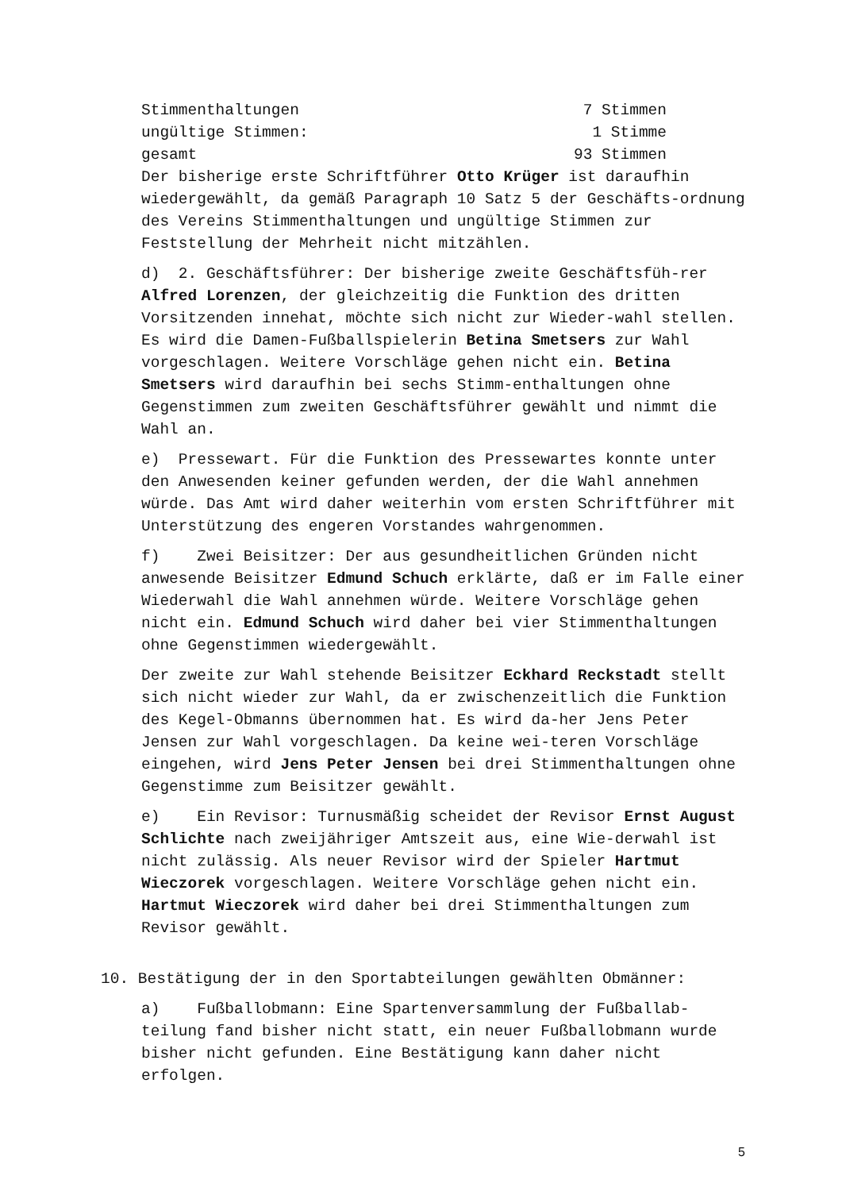Stimmenthaltungen 7 Stimmen
ungültige Stimmen: 1 Stimme
gesamt 93 Stimmen
Der bisherige erste Schriftführer Otto Krüger ist daraufhin wiedergewählt, da gemäß Paragraph 10 Satz 5 der Geschäfts-ordnung des Vereins Stimmenthaltungen und ungültige Stimmen zur Feststellung der Mehrheit nicht mitzählen.
d) 2. Geschäftsführer: Der bisherige zweite Geschäftsfüh-rer Alfred Lorenzen, der gleichzeitig die Funktion des dritten Vorsitzenden innehat, möchte sich nicht zur Wieder-wahl stellen. Es wird die Damen-Fußballspielerin Betina Smetsers zur Wahl vorgeschlagen. Weitere Vorschläge gehen nicht ein. Betina Smetsers wird daraufhin bei sechs Stimm-enthaltungen ohne Gegenstimmen zum zweiten Geschäftsführer gewählt und nimmt die Wahl an.
e) Pressewart. Für die Funktion des Pressewartes konnte unter den Anwesenden keiner gefunden werden, der die Wahl annehmen würde. Das Amt wird daher weiterhin vom ersten Schriftführer mit Unterstützung des engeren Vorstandes wahrgenommen.
f) Zwei Beisitzer: Der aus gesundheitlichen Gründen nicht anwesende Beisitzer Edmund Schuch erklärte, daß er im Falle einer Wiederwahl die Wahl annehmen würde. Weitere Vorschläge gehen nicht ein. Edmund Schuch wird daher bei vier Stimmenthaltungen ohne Gegenstimmen wiedergewählt.
Der zweite zur Wahl stehende Beisitzer Eckhard Reckstadt stellt sich nicht wieder zur Wahl, da er zwischenzeitlich die Funktion des Kegel-Obmanns übernommen hat. Es wird da-her Jens Peter Jensen zur Wahl vorgeschlagen. Da keine wei-teren Vorschläge eingehen, wird Jens Peter Jensen bei drei Stimmenthaltungen ohne Gegenstimme zum Beisitzer gewählt.
e) Ein Revisor: Turnusmäßig scheidet der Revisor Ernst August Schlichte nach zweijähriger Amtszeit aus, eine Wie-derwahl ist nicht zulässig. Als neuer Revisor wird der Spieler Hartmut Wieczorek vorgeschlagen. Weitere Vorschläge gehen nicht ein. Hartmut Wieczorek wird daher bei drei Stimmenthaltungen zum Revisor gewählt.
10. Bestätigung der in den Sportabteilungen gewählten Obmänner:
a) Fußballobmann: Eine Spartenversammlung der Fußballab-teilung fand bisher nicht statt, ein neuer Fußballobmann wurde bisher nicht gefunden. Eine Bestätigung kann daher nicht erfolgen.
5